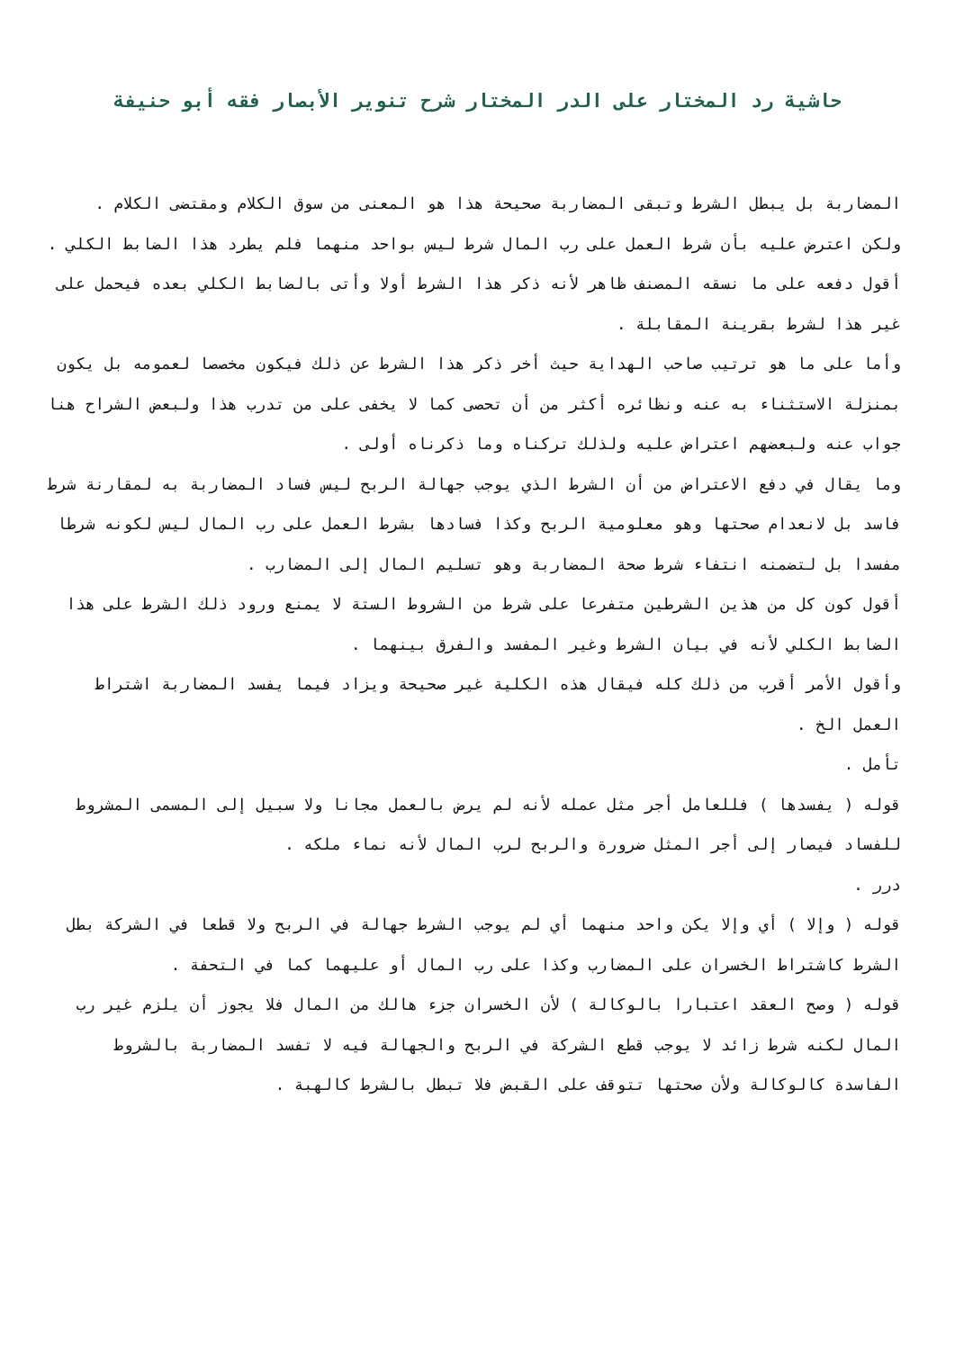حاشية رد المختار على الدر المختار شرح تنوير الأبصار فقه أبو حنيفة
المضاربة بل يبطل الشرط وتبقى المضاربة صحيحة هذا هو المعنى من سوق الكلام ومقتضى الكلام .
ولكن اعترض عليه بأن شرط العمل على رب المال شرط ليس بواحد منهما فلم يطرد هذا الضابط الكلي .
أقول دفعه على ما نسقه المصنف ظاهر لأنه ذكر هذا الشرط أولا وأتى بالضابط الكلي بعده فيحمل على غير هذا لشرط بقرينة المقابلة .
وأما على ما هو ترتيب صاحب الهداية حيث أخر ذكر هذا الشرط عن ذلك فيكون مخصصا لعمومه بل يكون بمنزلة الاستثناء به عنه ونظائره أكثر من أن تحصى كما لا يخفى على من تدرب هذا ولبعض الشراح هنا جواب عنه ولبعضهم اعتراض عليه ولذلك تركناه وما ذكرناه أولى .
وما يقال في دفع الاعتراض من أن الشرط الذي يوجب جهالة الربح ليس فساد المضاربة به لمقارنة شرط فاسد بل لانعدام صحتها وهو معلومية الربح وكذا فسادها بشرط العمل على رب المال ليس لكونه شرطا مفسدا بل لتضمنه انتفاء شرط صحة المضاربة وهو تسليم المال إلى المضارب .
أقول كون كل من هذين الشرطين متفرعا على شرط من الشروط الستة لا يمنع ورود ذلك الشرط على هذا الضابط الكلي لأنه في بيان الشرط وغير المفسد والفرق بينهما .
وأقول الأمر أقرب من ذلك كله فيقال هذه الكلية غير صحيحة ويزاد فيما يفسد المضاربة اشتراط العمل الخ .
تأمل .
قوله ( يفسدها ) فللعامل أجر مثل عمله لأنه لم يرض بالعمل مجانا ولا سبيل إلى المسمى المشروط للفساد فيصار إلى أجر المثل ضرورة والربح لرب المال لأنه نماء ملكه .
درر .
قوله ( وإلا ) أي وإلا يكن واحد منهما أي لم يوجب الشرط جهالة في الربح ولا قطعا في الشركة بطل الشرط كاشتراط الخسران على المضارب وكذا على رب المال أو عليهما كما في التحفة .
قوله ( وصح العقد اعتبارا بالوكالة ) لأن الخسران جزء هالك من المال فلا يجوز أن يلزم غير رب المال لكنه شرط زائد لا يوجب قطع الشركة في الربح والجهالة فيه لا تفسد المضاربة بالشروط الفاسدة كالوكالة ولأن صحتها تتوقف على القبض فلا تبطل بالشرط كالهبة .